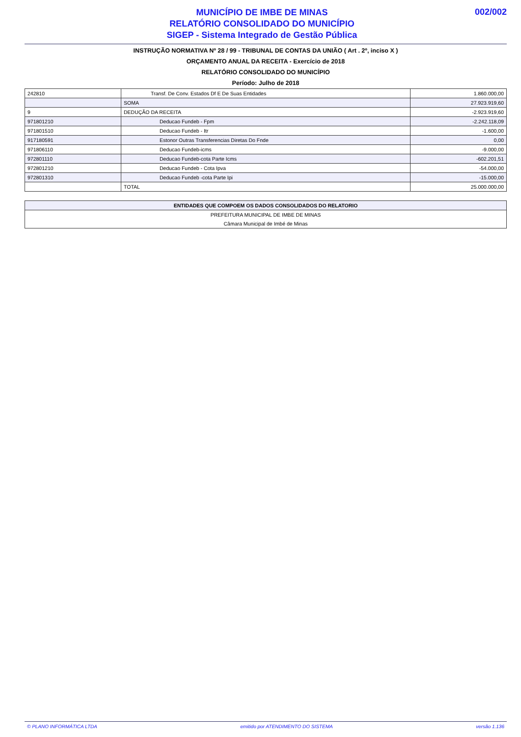MUNICÍPIO DE IMBE DE MINAS
RELATÓRIO CONSOLIDADO DO MUNICÍPIO
SIGEP - Sistema Integrado de Gestão Pública
002/002
INSTRUÇÃO NORMATIVA Nº 28 / 99 - TRIBUNAL DE CONTAS DA UNIÃO ( Art . 2º, inciso X )
ORÇAMENTO ANUAL DA RECEITA - Exercício de 2018
RELATÓRIO CONSOLIDADO DO MUNICÍPIO
Período: Julho de 2018
| 242810 | Transf. De Conv. Estados Df E De Suas Entidades | 1.860.000,00 |
| | SOMA | 27.923.919,60 |
| 9 | DEDUÇÃO DA RECEITA | -2.923.919,60 |
| 971801210 | Deducao Fundeb - Fpm | -2.242.118,09 |
| 971801510 | Deducao Fundeb - Itr | -1.600,00 |
| 917180591 | Estonor Outras Transferencias Diretas Do Fnde | 0,00 |
| 971806110 | Deducao Fundeb-icms | -9.000,00 |
| 972801110 | Deducao Fundeb-cota Parte Icms | -602.201,51 |
| 972801210 | Deducao Fundeb - Cota Ipva | -54.000,00 |
| 972801310 | Deducao Fundeb -cota Parte Ipi | -15.000,00 |
| | TOTAL | 25.000.000,00 |
| ENTIDADES QUE COMPOEM OS DADOS CONSOLIDADOS DO RELATORIO |
| --- |
| PREFEITURA MUNICIPAL DE IMBE DE MINAS |
| Câmara Municipal de Imbé de Minas |
© PLANO INFORMÁTICA LTDA emitido por ATENDIMENTO DO SISTEMA versão 1.136